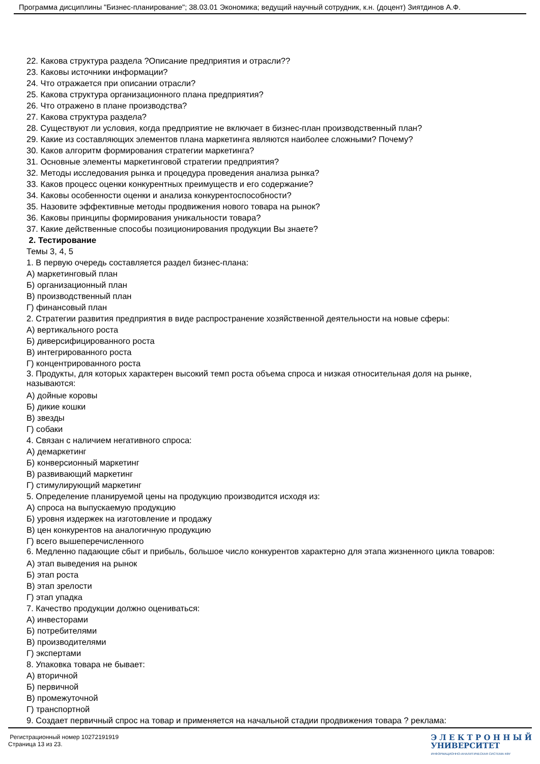Программа дисциплины "Бизнес-планирование"; 38.03.01 Экономика; ведущий научный сотрудник, к.н. (доцент) Зиятдинов А.Ф.
22. Какова структура раздела ?Описание предприятия и отрасли??
23. Каковы источники информации?
24. Что отражается при описании отрасли?
25. Какова структура организационного плана предприятия?
26. Что отражено в плане производства?
27. Какова структура раздела?
28. Существуют ли условия, когда предприятие не включает в бизнес-план производственный план?
29. Какие из составляющих элементов плана маркетинга являются наиболее сложными? Почему?
30. Каков алгоритм формирования стратегии маркетинга?
31. Основные элементы маркетинговой стратегии предприятия?
32. Методы исследования рынка и процедура проведения анализа рынка?
33. Каков процесс оценки конкурентных преимуществ и его содержание?
34. Каковы особенности оценки и анализа конкурентоспособности?
35. Назовите эффективные методы продвижения нового товара на рынок?
36. Каковы принципы формирования уникальности товара?
37. Какие действенные способы позиционирования продукции Вы знаете?
2. Тестирование
Темы 3, 4, 5
1. В первую очередь составляется раздел бизнес-плана:
А) маркетинговый план
Б) организационный план
В) производственный план
Г) финансовый план
2. Стратегии развития предприятия в виде распространение хозяйственной деятельности на новые сферы:
А) вертикального роста
Б) диверсифицированного роста
В) интегрированного роста
Г) концентрированного роста
3. Продукты, для которых характерен высокий темп роста объема спроса и низкая относительная доля на рынке, называются:
А) дойные коровы
Б) дикие кошки
В) звезды
Г) собаки
4. Связан с наличием негативного спроса:
А) демаркетинг
Б) конверсионный маркетинг
В) развивающий маркетинг
Г) стимулирующий маркетинг
5. Определение планируемой цены на продукцию производится исходя из:
А) спроса на выпускаемую продукцию
Б) уровня издержек на изготовление и продажу
В) цен конкурентов на аналогичную продукцию
Г) всего вышеперечисленного
6. Медленно падающие сбыт и прибыль, большое число конкурентов характерно для этапа жизненного цикла товаров:
А) этап выведения на рынок
Б) этап роста
В) этап зрелости
Г) этап упадка
7. Качество продукции должно оцениваться:
А) инвесторами
Б) потребителями
В) производителями
Г) экспертами
8. Упаковка товара не бывает:
А) вторичной
Б) первичной
В) промежуточной
Г) транспортной
9. Создает первичный спрос на товар и применяется на начальной стадии продвижения товара ? реклама:
Регистрационный номер 10272191919
Страница 13 из 23.
Э Л Е К Т Р О Н Н Ы Й
УНИВЕРСИТЕТ
ИНФОРМАЦИОННО-АНАЛИТИЧЕСКАЯ СИСТЕМА КФУ